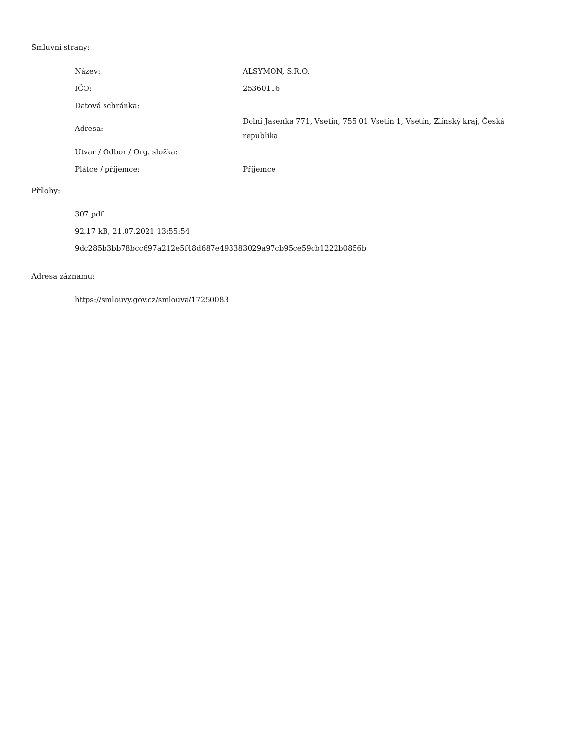Smluvní strany:
| Název: | ALSYMON, S.R.O. |
| IČO: | 25360116 |
| Datová schránka: | |
| Adresa: | Dolní Jasenka 771, Vsetín, 755 01 Vsetín 1, Vsetín, Zlínský kraj, Česká republika |
| Útvar / Odbor / Org. složka: | |
| Plátce / příjemce: | Příjemce |
Přílohy:
307.pdf
92.17 kB, 21.07.2021 13:55:54
9dc285b3bb78bcc697a212e5f48d687e493383029a97cb95ce59cb1222b0856b
Adresa záznamu:
https://smlouvy.gov.cz/smlouva/17250083